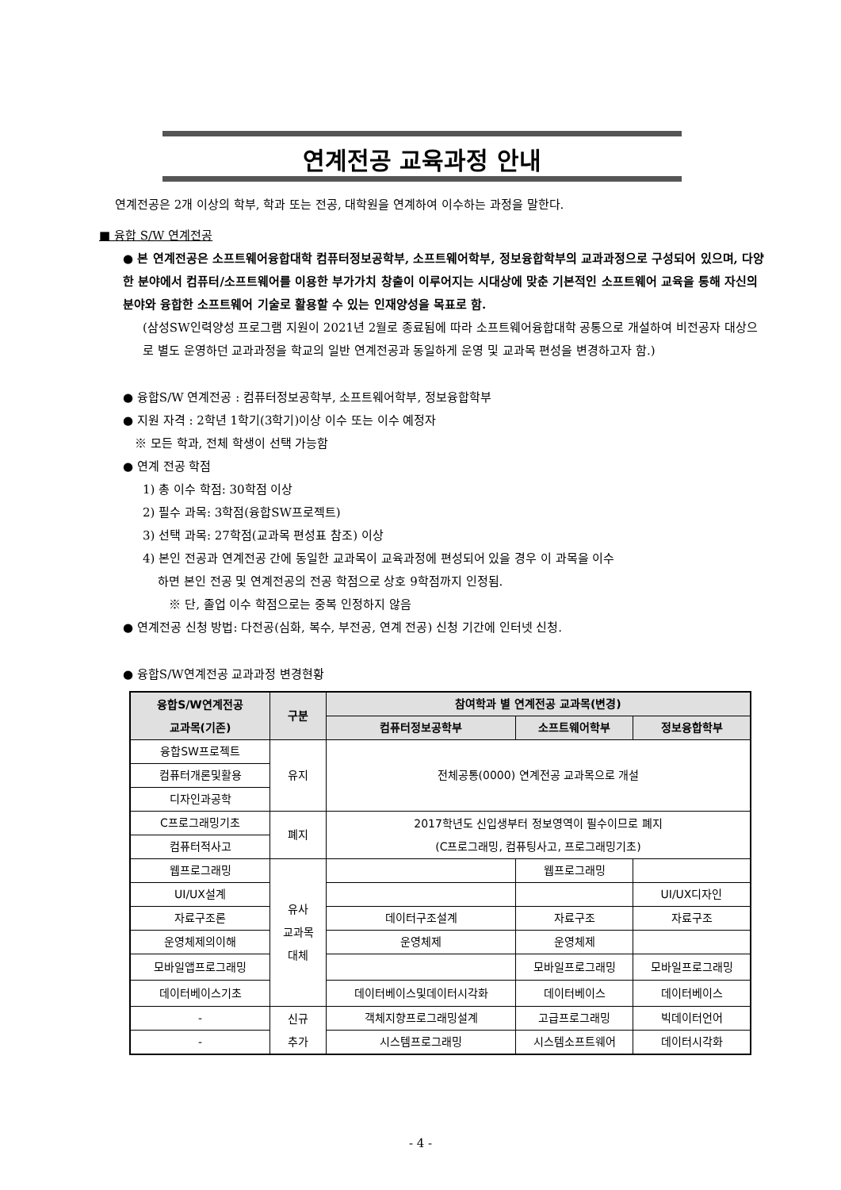연계전공 교육과정 안내
연계전공은 2개 이상의 학부, 학과 또는 전공, 대학원을 연계하여 이수하는 과정을 말한다.
■ 융합 S/W 연계전공
● 본 연계전공은 소프트웨어융합대학 컴퓨터정보공학부, 소프트웨어학부, 정보융합학부의 교과과정으로 구성되어 있으며, 다양한 분야에서 컴퓨터/소프트웨어를 이용한 부가가치 창출이 이루어지는 시대상에 맞춘 기본적인 소프트웨어 교육을 통해 자신의 분야와 융합한 소프트웨어 기술로 활용할 수 있는 인재양성을 목표로 함.
(삼성SW인력양성 프로그램 지원이 2021년 2월로 종료됨에 따라 소프트웨어융합대학 공통으로 개설하여 비전공자 대상으로 별도 운영하던 교과과정을 학교의 일반 연계전공과 동일하게 운영 및 교과목 편성을 변경하고자 함.)
● 융합S/W 연계전공 : 컴퓨터정보공학부, 소프트웨어학부, 정보융합학부
● 지원 자격 : 2학년 1학기(3학기)이상 이수 또는 이수 예정자
※ 모든 학과, 전체 학생이 선택 가능함
● 연계 전공 학점
1) 총 이수 학점: 30학점 이상
2) 필수 과목: 3학점(융합SW프로젝트)
3) 선택 과목: 27학점(교과목 편성표 참조) 이상
4) 본인 전공과 연계전공 간에 동일한 교과목이 교육과정에 편성되어 있을 경우 이 과목을 이수
하면 본인 전공 및 연계전공의 전공 학점으로 상호 9학점까지 인정됨.
※ 단, 졸업 이수 학점으로는 중복 인정하지 않음
● 연계전공 신청 방법: 다전공(심화, 복수, 부전공, 연계 전공) 신청 기간에 인터넷 신청.
● 융합S/W연계전공 교과과정 변경현황
| 융합S/W연계전공 교과목(기존) | 구분 | 참여학과 별 연계전공 교과목(변경) | | |
| --- | --- | --- | --- | --- |
| | | 컴퓨터정보공학부 | 소프트웨어학부 | 정보융합학부 |
| 융합SW프로젝트 | 유지 | 전체공통(0000) 연계전공 교과목으로 개설 | | |
| 컴퓨터개론및활용 | | | | |
| 디자인과공학 | | | | |
| C프로그래밍기초 | 폐지 | 2017학년도 신입생부터 정보영역이 필수이므로 폐지 (C프로그래밍, 컴퓨팅사고, 프로그래밍기초) | | |
| 컴퓨터적사고 | | | | |
| 웹프로그래밍 | 유사 교과목 대체 | | 웹프로그래밍 | |
| UI/UX설계 | | | | UI/UX디자인 |
| 자료구조론 | | 데이터구조설계 | 자료구조 | 자료구조 |
| 운영체제의이해 | | 운영체제 | 운영체제 | |
| 모바일앱프로그래밍 | | | 모바일프로그래밍 | 모바일프로그래밍 |
| 데이터베이스기초 | | 데이터베이스및데이터시각화 | 데이터베이스 | 데이터베이스 |
| - | 신규 추가 | 객체지향프로그래밍설계 | 고급프로그래밍 | 빅데이터언어 |
| - | | 시스템프로그래밍 | 시스템소프트웨어 | 데이터시각화 |
- 4 -